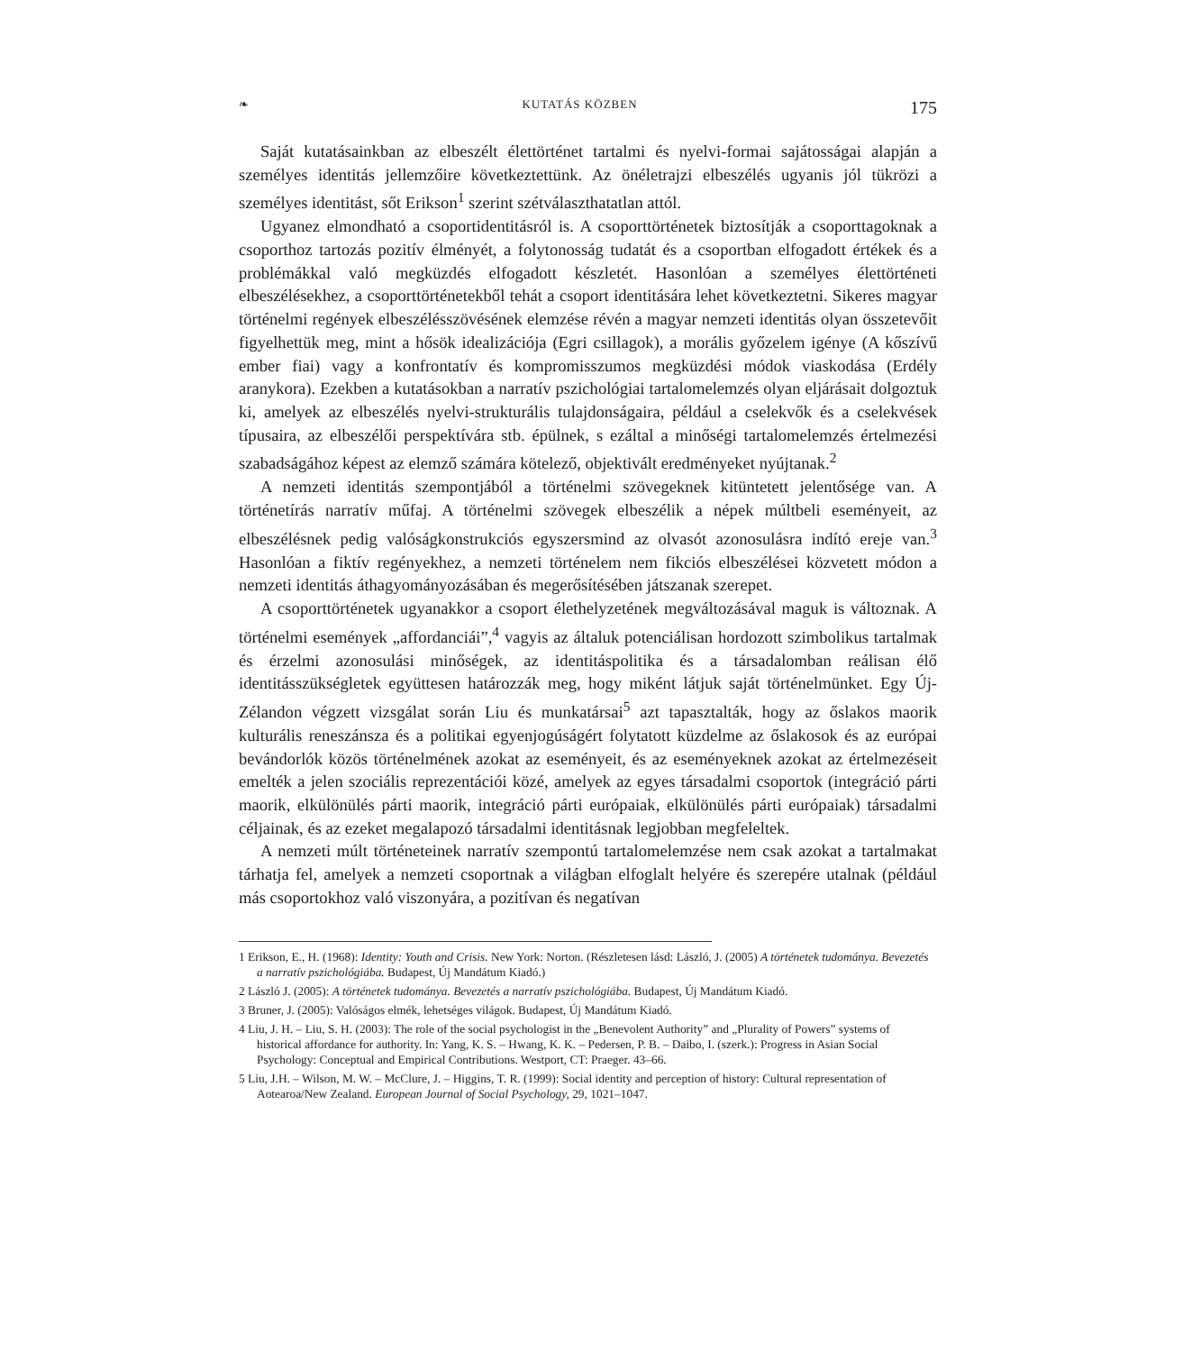❧ KUTATÁS KÖZBEN 175
Saját kutatásainkban az elbeszélt élettörténet tartalmi és nyelvi-formai sajátosságai alapján a személyes identitás jellemzőire következtettünk. Az önéletrajzi elbeszélés ugyanis jól tükrözi a személyes identitást, sőt Erikson<sup>1</sup> szerint szétválaszthatatlan attól.
Ugyanez elmondható a csoportidentitásról is. A csoporttörténetek biztosítják a csoporttagoknak a csoporthoz tartozás pozitív élményét, a folytonosság tudatát és a csoportban elfogadott értékek és a problémákkal való megküzdés elfogadott készletét. Hasonlóan a személyes élettörténeti elbeszélésekhez, a csoporttörténetekből tehát a csoport identitására lehet következtetni. Sikeres magyar történelmi regények elbeszélésszövésének elemzése révén a magyar nemzeti identitás olyan összetevőit figyelhettük meg, mint a hősök idealizációja (Egri csillagok), a morális győzelem igénye (A kőszívű ember fiai) vagy a konfrontatív és kompromisszumos megküzdési módok viaskodása (Erdély aranykora). Ezekben a kutatásokban a narratív pszichológiai tartalomelemzés olyan eljárásait dolgoztuk ki, amelyek az elbeszélés nyelvi-strukturális tulajdonságaira, például a cselekvők és a cselekvések típusaira, az elbeszélői perspektívára stb. épülnek, s ezáltal a minőségi tartalomelemzés értelmezési szabadságához képest az elemző számára kötelező, objektivált eredményeket nyújtanak.<sup>2</sup>
A nemzeti identitás szempontjából a történelmi szövegeknek kitüntetett jelentősége van. A történetírás narratív műfaj. A történelmi szövegek elbeszélik a népek múltbeli eseményeit, az elbeszélésnek pedig valóságkonstrukciós egyszersmind az olvasót azonosulásra indító ereje van.<sup>3</sup> Hasonlóan a fiktív regényekhez, a nemzeti történelem nem fikciós elbeszélései közvetett módon a nemzeti identitás áthagyományozásában és megerősítésében játszanak szerepet.
A csoporttörténetek ugyanakkor a csoport élethelyzetének megváltozásával maguk is változnak. A történelmi események „affordanciái”,<sup>4</sup> vagyis az általuk potenciálisan hordozott szimbolikus tartalmak és érzelmi azonosulási minőségek, az identitáspolitika és a társadalomban reálisan élő identitásszükségletek együttesen határozzák meg, hogy miként látjuk saját történelmünket. Egy Új-Zélandon végzett vizsgálat során Liu és munkatársai<sup>5</sup> azt tapasztalták, hogy az őslakos maorik kulturális reneszánsza és a politikai egyenjogúságért folytatott küzdelme az őslakosok és az európai bevándorlók közös történelmének azokat az eseményeit, és az eseményeknek azokat az értelmezéseit emelték a jelen szociális reprezentációi közé, amelyek az egyes társadalmi csoportok (integráció párti maorik, elkülönülés párti maorik, integráció párti európaiak, elkülönülés párti európaiak) társadalmi céljainak, és az ezeket megalapozó társadalmi identitásnak legjobban megfeleltek.
A nemzeti múlt történeteinek narratív szempontú tartalomelemzése nem csak azokat a tartalmakat tárhatja fel, amelyek a nemzeti csoportnak a világban elfoglalt helyére és szerepére utalnak (például más csoportokhoz való viszonyára, a pozitívan és negatívan
1 Erikson, E., H. (1968): Identity: Youth and Crisis. New York: Norton. (Részletesen lásd: László, J. (2005) A történetek tudománya. Bevezetés a narratív pszichológiába. Budapest, Új Mandátum Kiadó.)
2 László J. (2005): A történetek tudománya. Bevezetés a narratív pszichológiába. Budapest, Új Mandátum Kiadó.
3 Bruner, J. (2005): Valóságos elmék, lehetséges világok. Budapest, Új Mandátum Kiadó.
4 Liu, J. H. – Liu, S. H. (2003): The role of the social psychologist in the „Benevolent Authority” and „Plurality of Powers” systems of historical affordance for authority. In: Yang, K. S. – Hwang, K. K. – Pedersen, P. B. – Daibo, I. (szerk.): Progress in Asian Social Psychology: Conceptual and Empirical Contributions. Westport, CT: Praeger. 43–66.
5 Liu, J.H. – Wilson, M. W. – McClure, J. – Higgins, T. R. (1999): Social identity and perception of history: Cultural representation of Aotearoa/New Zealand. European Journal of Social Psychology, 29, 1021–1047.